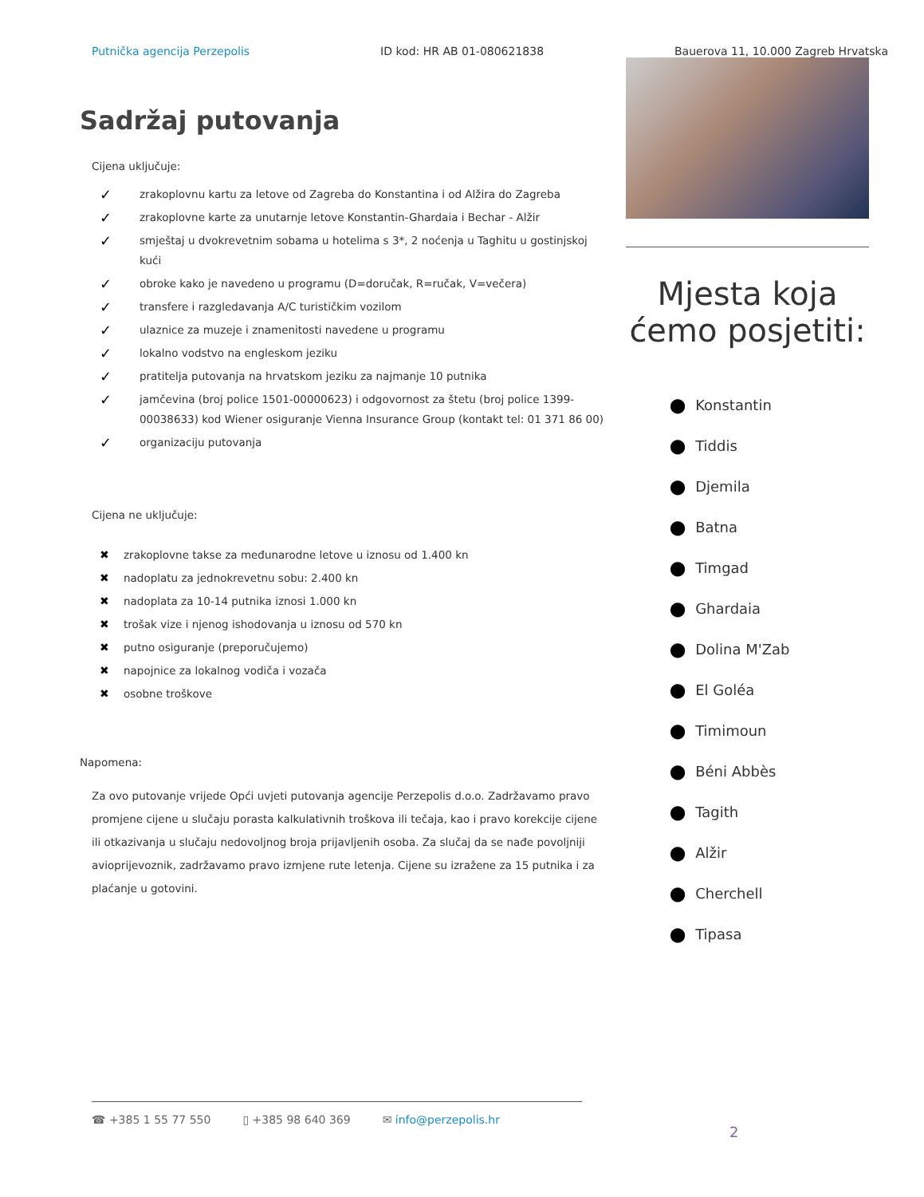Putnička agencija Perzepolis ID kod: HR AB 01-080621838 Bauerova 11, 10.000 Zagreb Hrvatska
Sadržaj putovanja
Cijena uključuje:
✓ zrakoplovnu kartu za letove od Zagreba do Konstantina i od Alžira do Zagreba
✓ zrakoplovne karte za unutarnje letove Konstantin-Ghardaia i Bechar - Alžir
✓ smještaj u dvokrevetnim sobama u hotelima s 3*, 2 noćenja u Taghitu u gostinjskoj kući
✓ obroke kako je navedeno u programu (D=doručak, R=ručak, V=večera)
✓ transfere i razgledavanja A/C turističkim vozilom
✓ ulaznice za muzeje i znamenitosti navedene u programu
✓ lokalno vodstvo na engleskom jeziku
✓ pratitelja putovanja na hrvatskom jeziku za najmanje 10 putnika
✓ jamčevina (broj police 1501-00000623) i odgovornost za štetu (broj police 1399-00038633) kod Wiener osiguranje Vienna Insurance Group (kontakt tel: 01 371 86 00)
✓ organizaciju putovanja
Cijena ne uključuje:
✖ zrakoplovne takse za međunarodne letove u iznosu od 1.400 kn
✖ nadoplatu za jednokrevetnu sobu: 2.400 kn
✖ nadoplata za 10-14 putnika iznosi 1.000 kn
✖ trošak vize i njenog ishodovanja u iznosu od 570 kn
✖ putno osiguranje (preporučujemo)
✖ napojnice za lokalnog vodiča i vozača
✖ osobne troškove
Napomena:
Za ovo putovanje vrijede Opći uvjeti putovanja agencije Perzepolis d.o.o. Zadržavamo pravo promjene cijene u slučaju porasta kalkulativnih troškova ili tečaja, kao i pravo korekcije cijene ili otkazivanja u slučaju nedovoljnog broja prijavljenih osoba. Za slučaj da se nađe povoljniji avioprijevoznik, zadržavamo pravo izmjene rute letenja. Cijene su izražene za 15 putnika i za plaćanje u gotovini.
Mjesta koja ćemo posjetiti:
⬤ Konstantin
⬤ Tiddis
⬤ Djemila
⬤ Batna
⬤ Timgad
⬤ Ghardaia
⬤ Dolina M'Zab
⬤ El Goléa
⬤ Timimoun
⬤ Béni Abbès
⬤ Tagith
⬤ Alžir
⬤ Cherchell
⬤ Tipasa
☎ +385 1 55 77 550 ▯ +385 98 640 369 ✉ info@perzepolis.hr
2